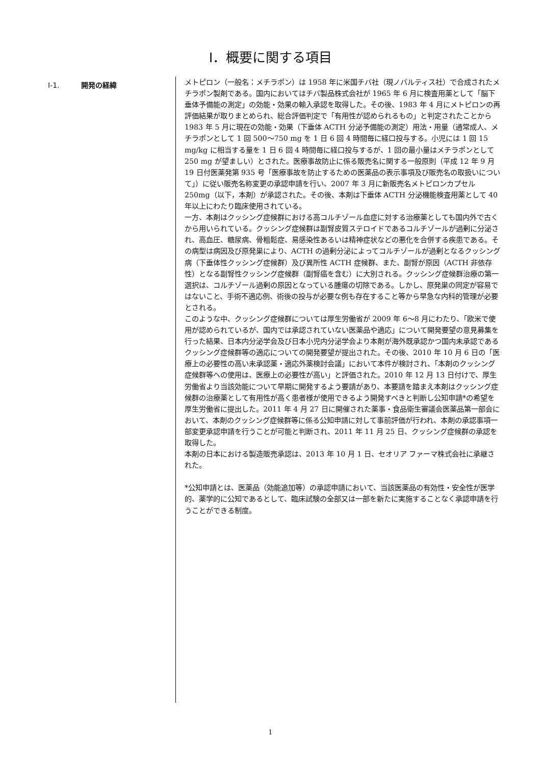Ⅰ．概要に関する項目
Ⅰ-1. 開発の経緯
メトピロン（一般名：メチラポン）は 1958 年に米国チバ社（現ノバルティス社）で合成されたメチラポン製剤である。国内においてはチバ製品株式会社が 1965 年 6 月に検査用薬として「脳下垂体予備能の測定」の効能・効果の輸入承認を取得した。その後、1983 年 4 月にメトピロンの再評価結果が取りまとめられ、総合評価判定で「有用性が認められるもの」と判定されたことから 1983 年 5 月に現在の効能・効果（下垂体 ACTH 分泌予備能の測定）用法・用量（通常成人、メチラポンとして 1 回 500～750 mg を 1 日 6 回 4 時間毎に経口投与する。小児には 1 回 15 mg/kg に相当する量を 1 日 6 回 4 時間毎に経口投与するが、1 回の最小量はメチラポンとして 250 mg が望ましい）とされた。医療事故防止に係る販売名に関する一般原則（平成 12 年 9 月 19 日付医薬発第 935 号「医療事故を防止するための医薬品の表示事項及び販売名の取扱いについて」）に従い販売名称変更の承認申請を行い、2007 年 3 月に新販売名メトピロンカプセル 250mg（以下，本剤）が承認された。その後、本剤は下垂体 ACTH 分泌機能検査用薬として 40 年以上にわたり臨床使用されている。
一方、本剤はクッシング症候群における高コルチゾール血症に対する治療薬としても国内外で古くから用いられている。クッシング症候群は副腎皮質ステロイドであるコルチゾールが過剰に分泌され、高血圧、糖尿病、骨粗鬆症、易感染性あるいは精神症状などの悪化を合併する疾患である。その病型は病因及び原発巣により、ACTH の過剰分泌によってコルチゾールが過剰となるクッシング病（下垂体性クッシング症候群）及び異所性 ACTH 症候群、また、副腎が原因（ACTH 非依存性）となる副腎性クッシング症候群（副腎癌を含む）に大別される。クッシング症候群治療の第一選択は、コルチゾール過剰の原因となっている腫瘍の切除である。しかし、原発巣の同定が容易ではないこと、手術不適応例、術後の投与が必要な例も存在すること等から早急な内科的管理が必要とされる。
このような中、クッシング症候群については厚生労働省が 2009 年 6～8 月にわたり、「欧米で使用が認められているが、国内では承認されていない医薬品や適応」について開発要望の意見募集を行った結果、日本内分泌学会及び日本小児内分泌学会より本剤が海外既承認かつ国内未承認であるクッシング症候群等の適応についての開発要望が提出された。その後、2010 年 10 月 6 日の「医療上の必要性の高い未承認薬・適応外薬検討会議」において本件が検討され、「本剤のクッシング症候群等への使用は、医療上の必要性が高い」と評価された。2010 年 12 月 13 日付けで、厚生労働省より当該効能について早期に開発するよう要請があり、本要請を踏まえ本剤はクッシング症候群の治療薬として有用性が高く患者様が使用できるよう開発すべきと判断し公知申請*の希望を厚生労働省に提出した。2011 年 4 月 27 日に開催された薬事・食品衛生審議会医薬品第一部会において、本剤のクッシング症候群等に係る公知申請に対して事前評価が行われ、本剤の承認事項一部変更承認申請を行うことが可能と判断され、2011 年 11 月 25 日、クッシング症候群の承認を取得した。
本剤の日本における製造販売承認は、2013 年 10 月 1 日、セオリア ファーマ株式会社に承継された。
*公知申請とは、医薬品（効能追加等）の承認申請において、当該医薬品の有効性・安全性が医学的、薬学的に公知であるとして、臨床試験の全部又は一部を新たに実施することなく承認申請を行うことができる制度。
1